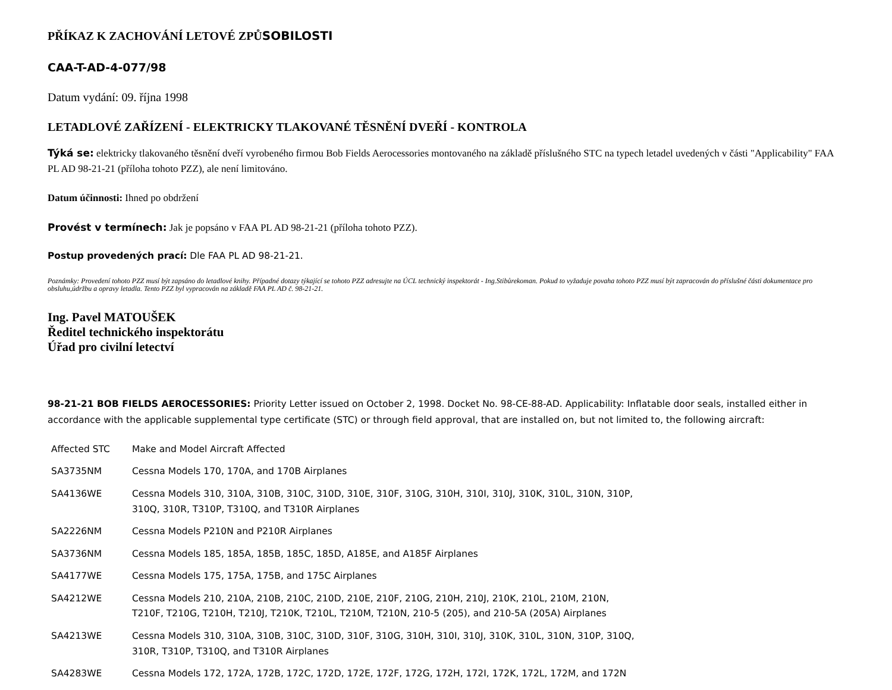PŘÍKAZ K ZACHOVÁNÍ LETOVÉ ZPŮSOBILOSTI
CAA-T-AD-4-077/98
Datum vydání: 09. října 1998
LETADLOVÉ ZAŘÍZENÍ - ELEKTRICKY TLAKOVANÉ TĚSNĚNÍ DVEŘÍ - KONTROLA
Týká se: elektricky tlakovaného těsnění dveří vyrobeného firmou Bob Fields Aerocessories montovaného na základě příslušného STC na typech letadel uvedených v části "Applicability" FAA PL AD 98-21-21 (příloha tohoto PZZ), ale není limitováno.
Datum účinnosti: Ihned po obdržení
Provést v termínech: Jak je popsáno v FAA PL AD 98-21-21 (příloha tohoto PZZ).
Postup provedených prací: Dle FAA PL AD 98-21-21.
Poznámky: Provedení tohoto PZZ musí být zapsáno do letadlové knihy. Případné dotazy týkající se tohoto PZZ adresujte na ÚCL technický inspektorát - Ing.Stibůrekoman. Pokud to vyžaduje povaha tohoto PZZ musí být zapracován do příslušné části dokumentace pro obsluhu,údržbu a opravy letadla. Tento PZZ byl vypracován na základě FAA PL AD č. 98-21-21.
Ing. Pavel MATOUŠEK
Ředitel technického inspektorátu
Úřad pro civilní letectví
98-21-21 BOB FIELDS AEROCESSORIES: Priority Letter issued on October 2, 1998. Docket No. 98-CE-88-AD. Applicability: Inflatable door seals, installed either in accordance with the applicable supplemental type certificate (STC) or through field approval, that are installed on, but not limited to, the following aircraft:
| Affected STC | Make and Model Aircraft Affected |
| SA3735NM | Cessna Models 170, 170A, and 170B Airplanes |
| SA4136WE | Cessna Models 310, 310A, 310B, 310C, 310D, 310E, 310F, 310G, 310H, 310I, 310J, 310K, 310L, 310N, 310P, 310Q, 310R, T310P, T310Q, and T310R Airplanes |
| SA2226NM | Cessna Models P210N and P210R Airplanes |
| SA3736NM | Cessna Models 185, 185A, 185B, 185C, 185D, A185E, and A185F Airplanes |
| SA4177WE | Cessna Models 175, 175A, 175B, and 175C Airplanes |
| SA4212WE | Cessna Models 210, 210A, 210B, 210C, 210D, 210E, 210F, 210G, 210H, 210J, 210K, 210L, 210M, 210N, T210F, T210G, T210H, T210J, T210K, T210L, T210M, T210N, 210-5 (205), and 210-5A (205A) Airplanes |
| SA4213WE | Cessna Models 310, 310A, 310B, 310C, 310D, 310F, 310G, 310H, 310I, 310J, 310K, 310L, 310N, 310P, 310Q, 310R, T310P, T310Q, and T310R Airplanes |
| SA4283WE | Cessna Models 172, 172A, 172B, 172C, 172D, 172E, 172F, 172G, 172H, 172I, 172K, 172L, 172M, and 172N |